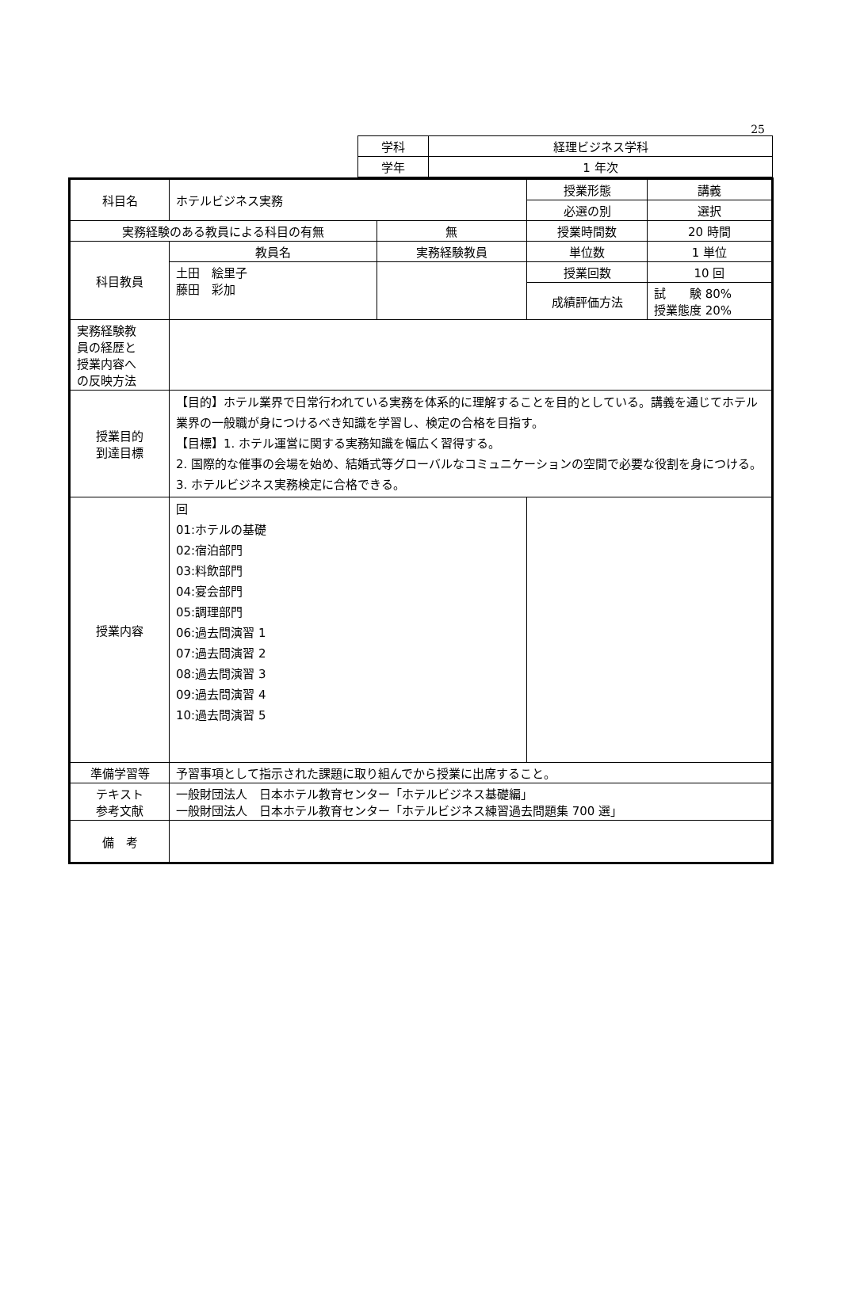25
| 学科 | 経理ビジネス学科 |
| 学年 | 1 年次 |
| 科目名 | ホテルビジネス実務 | | 授業形態 | 講義 |
| | | | 必選の別 | 選択 |
| 実務経験のある教員による科目の有無 | | 無 | 授業時間数 | 20 時間 |
| 科目教員 | 教員名 | 実務経験教員 | 単位数 | 1 単位 |
| | 土田 絵里子 藤田 彩加 | | 授業回数 | 10 回 |
| | | | 成績評価方法 | 試 験 80% 授業態度 20% |
| 実務経験教 員の経歴と 授業内容へ の反映方法 | | | | |
| 授業目的 到達目標 | 【目的】ホテル業界で日常行われている実務を体系的に理解することを目的としている。講義を通じてホテル業界の一般職が身につけるべき知識を学習し、検定の合格を目指す。 【目標】1. ホテル運営に関する実務知識を幅広く習得する。 2. 国際的な催事の会場を始め、結婚式等グローバルなコミュニケーションの空間で必要な役割を身につける。 3. ホテルビジネス実務検定に合格できる。 | | | |
| 授業内容 | 回 01:ホテルの基礎 02:宿泊部門 03:料飲部門 04:宴会部門 05:調理部門 06:過去問演習 1 07:過去問演習 2 08:過去問演習 3 09:過去問演習 4 10:過去問演習 5 | | | |
| 準備学習等 | 予習事項として指示された課題に取り組んでから授業に出席すること。 | | | |
| テキスト 参考文献 | 一般財団法人 日本ホテル教育センター「ホテルビジネス基礎編」 一般財団法人 日本ホテル教育センター「ホテルビジネス練習過去問題集 700 選」 | | | |
| 備 考 | | | | |